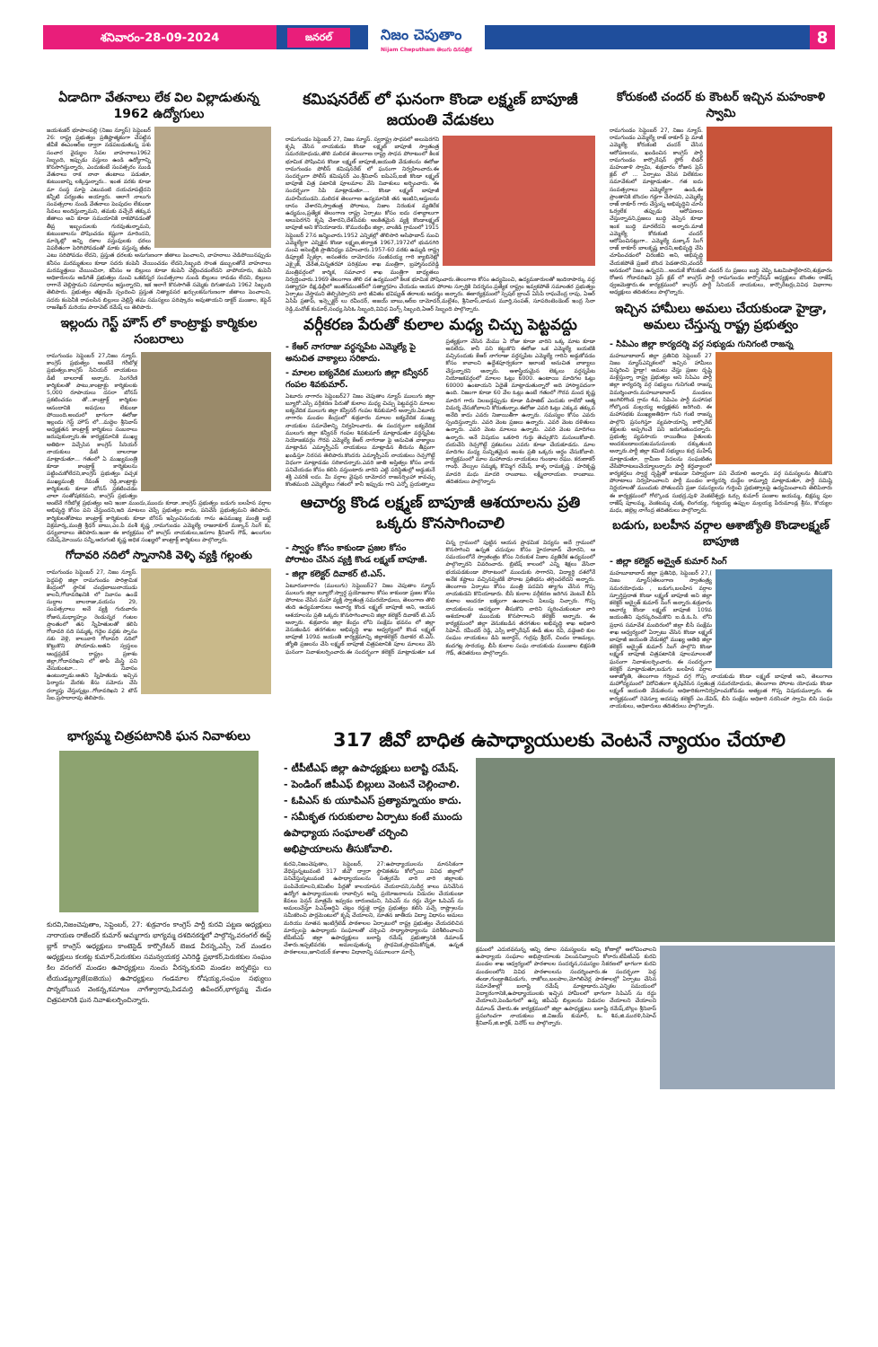శనివారం-28-09-2024
జనరల్
నిజం చెపుతాం
Nijam Cheputham తెలుగు దినపత్రిక
8
ఏడాదిగా వేతనాలు లేక విల విల్లాడుతున్న 1962 ఉద్యోగులు
జయశంకర్ భూపాలపల్లి (నిజం న్యూస్) సెప్టెంబర్ 26: రాష్ట్ర ప్రభుత్వం ప్రతిష్టాత్మకంగా చేపట్టిన జీవీకే ఈఎంఆర్ఐ ద్వారా నడపబడుతున్న పశు సంచార వైద్యుల సేవల వాహనాలు1962 సిబ్బంది, ఇప్పుడు వస్తులు ఉండి ఉద్యోగాన్ని కొనసాగిస్తున్నారు, ఎందుకంటే సంవత్సరం నుండి వేతనాలు రాక నానా తంటాలు పడుతూ, కుటుంబాన్ని లక్కిస్తున్నారు.. ఇంత వరకు కూడా మా సంస్థ మాపై ఎటువంటి దయచూపట్లేదని కన్నీటి పర్యంతం అయ్యారు. అలాగే నాలుగు సంవత్సరాల నుండి వేతనాలు పెంపుదల లేకుండా సేవలు అందిస్తున్నామని, తమకు వచ్చేదే తక్కువ జీతాలు అవి కూడా సమయానికి రాకపోవడంతో తీవ్ర ఇబ్బందులకు గురవుతున్నామని, కుటుంబాలను పోషించడం కష్టంగా మారిందని, మార్కెట్లో అన్ని రకాల వస్తువులకు ధరలు విపరీతంగా పెరిగిపోవడంతో మాకు వస్తున్న జీతం ఎటు సరిపోవడం లేదని, ప్రస్తుత ధరలకు అనుగుణంగా జీతాలు పెంచాలని, వాహనాలు చెడిపోయినప్పుడు కనీసం మరమ్మతులు కూడా సదరు కంపెనీ చేయించడం లేదని,సిబ్బంది సొంత డబ్బులతోనే వాహనాలు మరమ్మత్తులు చేయించినా, కనీసం ఆ బిల్లులు కూడా కంపెనీ చెల్లించడంలేదని వాపోయారు, కంపెనీ అధికారులను అడిగితే ప్రభుత్వం నుంచి ఒకటిన్నర సంవత్సరాల నుండి బిల్లులు రావడం లేదని, బిల్లులు రాగానే చెల్లిస్తామని సమాధానం ఇస్తున్నారని, ఇక ఇలాగే కొనసాగితే సమ్మెకు దిగుతామని 1962 సిబ్బంది తెలిపారు. ప్రభుత్వం తక్షణమే స్పందించి ప్రస్తుత నిత్యావసర ఖర్చులకనుగుణంగా జీతాలు పెంచాలని, సదరు కంపెనీకి రావలసిన బిల్లులు చెల్లిస్తే తమ సమస్యలు పరిష్కారం అవుతాయని డాక్టర్ మంజుల, కెప్టెన్ రాజశేఖర్ మరియు పారావెట్ రమేష్ లు తెలిపారు.
ఇల్లందు గెస్ట్ హౌస్ లో కాంట్రాక్టు కార్మికుల సంబరాలు
రామగుండం సెప్టెంబర్ 27,నిజం న్యూస్. కాంగ్రెస్ ప్రభుత్వం అంటేనే గరీబోళ్ల ప్రభుత్వం.కాంగ్రెస్ సీనియర్ నాయకులు డీటీ బాలరాజ్ అన్నారు. సింగరేణి కార్మికులతో పాటు,కాంట్రాక్టు కార్మికులకు 5,000 రూపాయలు దసరా బోనస్ ప్రకటించడం తో...కాంట్రాక్ట్ కార్మికుల ఆనందానికి అవధులు లేకుండా పోయింది.అందులో భాగంగా ఈరోజు ఇల్లందు గెస్ట్ హౌస్ లో...మద్దెల శ్రీనివాస్ అధ్యక్షతన కాంట్రాక్ట్ కార్మికులు సంబరాలు జరుపుకున్నారు.ఈ కార్యక్రమానికి ముఖ్య అతిథిగా విచ్చేసిన కాంగ్రెస్ సీనియర్ నాయకులు డీటీ బాలరాజు మాట్లాడుతూ... గతంలో ఏ ముఖ్యమంత్రి కూడా కాంట్రాక్ట్ కార్మికులను పట్టించుకోలేదని,కాంగ్రెస్ ప్రభుత్వం పచ్చక ముఖ్యమంత్రి రేవంత్ రెడ్డి,కాంట్రాక్టు కార్మికులకు కూడా బోనస్ ప్రకటించడం చాలా సంతోషకరమని, కాంగ్రెస్ ప్రభుత్వం అంటేనే గరీబోళ్ల ప్రభుత్వం అని ఇంకా ముందు,ముందు కూడా..కాంగ్రెస్ ప్రభుత్వం బడుగు బలహీన వర్గాల అభివృద్ధి కోసం పని చేస్తుందని,ఇది మాటలు చెప్పే ప్రభుత్వం కాదు, పనిచేసే ప్రభుత్వమని తెలిపారు. కార్మికులతోపాటు కాంట్రాక్ట్ కార్మికులకు కూడా బోనస్ ఇప్పించినందుకు గాను ఉపముఖ్య మంత్రి బట్టి విక్రమార్క,మంత్రి శ్రీధర్ బాబు,ఎం.పీ వంశీ కృష్ణ ,రామగుండం ఎమ్మెల్యే రాజఠాకూర్ మక్కాన్ సింగ్ కు, ధన్యవాదాలు తెలిపారు.ఇంకా ఈ కార్యక్రమం లో కాంగ్రెస్ నాయకులు,జనగాం శ్రీనివాస్ గౌడ్, ఉలంగుల రమేష్,మోయిను సన్నీ,ఆరుగంటి కృష్ణ అధిక సంఖ్యలో కాంట్రాక్ట్ కార్మికులు పాల్గొన్నారు.
గోదావరి నదిలో స్నానానికి వెళ్ళి వ్యక్తి గల్లంతు
రామగుండం సెప్టెంబర్ 27, నిజం న్యూస్. పెద్దపల్లి జిల్లా రామగుండం పారిశ్రామిక కేంద్రంలో స్థానిక చంద్రబాబునాయుడు కాలనీ,గోదావరిఖనికి లో నివాసం ఉండే సుద్దాల బాలరాజు,వయసు 29, సంవత్సరాలు అనే వ్యక్తి గురువారం రోజున,మధ్యాహ్నం రెండున్నర గంటల ప్రాంతంలో తన స్నేహితులతో కలిసి గోదావరి నది సమ్మక్క గద్దెల వద్దకు స్నానం నకు వెళ్లి, కాలువారి గోదావరి నదిలో కొట్టుకొని పోయాడు.అతని స్వస్థలం ఆంధ్రప్రదేశ్ రాష్ట్రం ప్రకాశం జిల్లా,గోదావరిఖని లో తాపీ మేస్త్రి పని చేసుకుంటూ... నివాసం ఉంటున్నాడు.అతని స్నేహితుడు ఇచ్చిన ఫిర్యాదు మేరకు కేసు నమోదు చేసి దర్యాప్తు చేస్తున్నట్లు..గోదావరిఖని 2 టౌన్ సీఐ.ప్రసాదారావు తెలిపారు.
కమిషనరేట్ లో ఘనంగా కొండా లక్ష్మణ్ బాపూజీ జయంతి వేడుకలు
రామగుండం సెప్టెంబర్ 27, నిజం న్యూస్. స్వరాష్ట్ర సాధనలో అలుపెరగని కృషి చేసిన నాయకుడు కొండా లక్ష్మణ్ బాపూజీ స్వాతంత్ర సమరయోధుడు,తొలి మలిదశ తెలంగాణ రాష్ట్ర సాధన పోరాటంలో కీలక భూమిక పోషించిన కొండా లక్ష్మణ్ బాపూజీ,జయంతి వేడుకలను ఈరోజు రామగుండం పోలీస్ కమిషనరేట్ లో ఘనంగా నిర్వహించారు.ఈ సందర్భంగా పోలీస్ కమిషనర్ ఎం.శ్రీనివాస్ ఐపిఎస్,ఐజీ కొండా లక్ష్మణ్ బాపూజీ చిత్ర పటానికి పూలమాల వేసి నివాళులు అర్పించారు. ఈ సందర్భంగా సిపి మాట్లాడుతూ.... కొండా లక్ష్మణ్ బాపూజీ మహనీయుడని..మలిదశ తెలంగాణ ఉద్యమానికి తన ఇంటిని,ఆస్తులను దానం చేశారని,స్వాతంత్ర పోరాటం, నిజాం నిరంకుశ వ్యతిరేక ఉద్యమం,ప్రత్యేక తెలంగాణ రాష్ట్ర ఏర్పాటు కోసం ఐదు దశాబ్దాలుగా అలుపెరగని కృషి చేశారని,దేశసేవకు అంకితమైన వ్యక్తి కొండాలక్ష్మణ్ బాపూజీ అని కొనియాడారు. కొమురంభీం జిల్లా, వాంకిడి గ్రామంలో 1915 సెప్టెంబర్ 27న జన్మించారు.1952 ఎన్నికల్లో తొలిసారి ఆసిఫాబాద్ నుంచి ఎమ్మెల్యేగా ఎన్నికైన కొండా లక్ష్మణ,తర్వాత 1967,1972లో భువనగిరి నుంచి అసెంబ్లీకి ప్రాతినిధ్యం వహించారు.1957-60 వరకు ఉమ్మడి రాష్ట్ర డిప్యూటీ స్పీకర్గా, అనంతరం దామోదరం సంజీవయ్య గారి క్యాబినెట్లో ఎక్సైజ్, చేనేత,చిన్నతరహా పరిశ్రమల శాఖ మంత్రిగా, బ్రహ్మానందరెడ్డి మంత్రివర్గంలో కార్మిక, సమాచార శాఖ మంత్రిగా బాధ్యతలు నిర్వర్తించారు.1969 తెలంగాణ తొలి దశ ఉద్యమంలో కీలక భూమిక పోషించారు.తెలంగాణ కోసం ఉద్యమించి, ఉద్యమకారులతో ఇందిరాపార్కు వద్ద సత్యాగ్రహ దీక్ష,ఢిల్లీలో జంతర్‌మంతర్‌లో సత్యాగ్రహం చేయడం ఆయన పోరాట స్ఫూర్తికి నిదర్శనం.ప్రత్యేక రాష్ట్రం ఇవ్వకపోతే సమాంతర ప్రభుత్వం ఏర్పాటు చేస్తామని తెల్పిరెప్పారని వారి జీవితం భవిష్యత్ తరాలకు ఆదర్శం అన్నారు. ఈకార్యక్రమంలో స్పెషల్ బ్రాంచ్ ఏసీపీ రాఘవేంద్ర రావు, ఏఆర్ ఏసీపీ ప్రతాప్, ఇన్స్పెక్టర్ లు రవీందర్, అజయ్ బాబు,ఆర్ఐ దామోదర్,మల్లేశం, శ్రీనివాస్,వామన మూర్తి,సంపత్, సూపరింటెండెంట్ ఇంద్ర సేనా రెడ్డి,మనోజ్ కుమార్,సంధ్య,సిసిఓ సిబ్బంది,వివిధ వింగ్స్ సిబ్బంది,ఏఆర్ సిబ్బంది పాల్గొన్నారు.
వర్గీకరణ పేరుతో కులాల మధ్య చిచ్చు పెట్టవద్దు
- కేఆర్ నాగరాజు వర్ధన్నపేట ఎమ్మెల్యే పై అనుచిత వాక్యాలు సరికాదు.
- మాలల ఐక్యవేదిక ములుగు జిల్లా కన్వీనర్ గంపల శివకుమార్.
ఏటూరు నాగారం సెప్టెంబర్27 నిజం చెపుతాం న్యూస్ ములుగు జిల్లా బ్యూరో:ఎస్సీ వర్గీకరణ పేరుతో కులాల మధ్య చిచ్చు పెట్టవద్దని మాలల ఐక్యవేదిక ములుగు జిల్లా కన్వీనర్ గంపల శివకుమార్ అన్నారు.ఏటూరు నాగారం మండల కేంద్రంలో శుక్రవారం మాలల ఐక్యవేదిక ముఖ్య నాయకుల సమావేశాన్ని నిర్వహించారు. ఈ సందర్భంగా ఐక్యవేదిక ములుగు జిల్లా కన్వీనర్ గంపల శివకుమార్ మాట్లాడుతూ వర్ధన్నపేట నియోజకవర్గం గౌరవ ఎమ్మెల్యే కేఆర్ నాగరాజు పై అనుచిత వాక్యాలు మాట్లాడిన ఎమ్మార్పీఎస్ నాయకులు మాట్లాడిన తీరును తీవ్రంగా ఖండిస్తూ నిరసన తెలిపారు.కొందరు ఎమ్మార్పీఎస్ నాయకులు రెచ్చగొట్టే విధంగా మాట్లాడడం సరికాదన్నారు.ఎవరి జాతి అస్తిత్వం కోసం వారు పనిచేయడం కోసం కలిసి వస్తుంటారు వారిని ఎట్టి పరిస్థితుల్లో అడ్డుకునే శక్తి ఎవరికీ లదు. మీ వర్గాల వైపున దామోదర రాజనర్సింహా కావచ్చు కొంతమంది ఎమ్మెల్యేలు గతంలో కానీ ఇప్పుడు గాని ఎన్నో ప్రయత్నాలు ప్రత్యక్షంగా చేసిన మేము ఏ రోజు కూడా వారిని ఒక్క మాట కూడా అనలేదు. కానీ పని కట్టుకొని ఈరోజు ఒక ఎమ్మెల్యే బయటికి వచ్చినందుకు కేఆర్ నాగరాజు వర్ధన్నపేట ఎమ్మెల్యే గారిని అడ్డుకోవడం కోసం కావాలని ఉద్దేశపూర్వకంగా ఇలాంటి అనుచిత వాక్యాలు చేస్తున్నారని అన్నారు. ఆశాస్త్రీయమైన లెక్కలు వర్ధన్నపేట నియోజకవర్గంలో మాలల ఓట్లు 6000. ఉంటాయి మాదిగల ఓట్లు 60000 ఉంటాయని ఏదైతే మాట్లాడుతున్నారో అది హాస్యాపదంగా ఉంది. నిజంగా కూడా 60 వేల ఓట్లు ఉంటే గతంలో గౌరవ మంద కృష్ణ మాదిగ గారు నిలబడ్డప్పుడు కూడా డిపాజిట్ ఎందుకు రాలేదో ఆత్మ విమర్శ చేసుకోవాలని కోరుతున్నాం.ఈరోజు ఎవరి ఓట్లు ఎక్కువ తక్కువ అనేది కాదు ఎవరు నిజాయితీగా ఉన్నారు. సమస్యల కోసం ఎవరు స్పందిస్తున్నారు. ఎవరి వెంట ప్రజలు ఉన్నారు. ఎవరి వెంట దళితులు ఉన్నారు. ఎవరి వెంట మాలలు ఉన్నారు. ఎవరి వెంట మాదిగలు ఉన్నారు. అనే విషయం ఒకసారి గుర్తు తెచ్చుకొని మసులుకోవాలి. దయచేసి రెచ్చగొట్టే ప్రకటనలు ఎవరు కూడా చేయకూడదు. మాల మాదిగల మధ్య సున్నితమైన అంశం ప్రతి ఒక్కరు అర్థం చేసుకోవాలి. కార్యక్రమంలో మాల మహానాడు నాయకులు గుండాల రఘు. కరుణాకర్ గాంధీ. వేల్పుల సమ్మక్క కొమ్మిగ రమేష్. కాళ్ళ రామకృష్ణ . హరికృష్ణ మాదరి మధు మాదరి రాంబాబు. లక్ష్మీనారాయణ. రాంబాబు. తదితరులు పాల్గొన్నారు
ఆచార్య కొండ లక్ష్మణ్ బాపూజీ ఆశయాలను ప్రతి ఒక్కరు కొనసాగించాలి
- స్వార్థం కోసం కాకుండా ప్రజల కోసం పోరాటం చేసిన వ్యక్తి కొండ లక్ష్మణ్ బాపూజీ.
- జిల్లా కలెక్టర్ దివాకర్ టి.ఎస్.
ఏటూరునాగారం (ములుగు) సెప్టెంబర్27 నిజం చెపుతాం న్యూస్ ములుగు జిల్లా బ్యూరో:స్వార్థ ప్రయోజనాల కోసం కాకుండా ప్రజల కోసం పోరాటం చేసిన మహా వ్యక్తి స్వాతంత్ర సమరయోధులు, తెలంగాణ తొలి తుది ఉద్యమకారులు ఆచార్య కొండ లక్ష్మణ్ బాపూజీ అని, ఆయన ఆశయాలను ప్రతి ఒక్కరు కొనసాగించాలని జిల్లా కలెక్టర్ దివాకర్ టి.ఎస్ అన్నారు. శుక్రవారం జిల్లా కేంద్రం లోని సంక్షేమ భవనం లో జిల్లా వెనుకబడిన తరగతుల అభివృద్ధి శాఖ ఆధ్వర్యంలో కొండ లక్ష్మణ్ బాపూజీ 109వ జయంతి కార్యక్రమాన్ని జిల్లాకలెక్టర్ దివాకర టి.ఎస్. జ్యోతి ప్రజలను చేసి లక్ష్మణ్ బాపూజీ చిత్రపటానికి పూల మాలలు వేసి ఘనంగా నివాళులర్పించారు.ఈ సందర్భంగా కలెక్టర్ మాట్లాడుతూ ఒక చిన్న గ్రామంలో పుట్టిన ఆయన ప్రాథమిక విద్యను అదే గ్రామంలో కొనసాగించి ఉన్నత చదువుల కోసం హైదరాబాద్ చేరారని, ఆ సమయంలోనే స్వాతంత్రం కోసం నిరంకుశ నిజాం వ్యతిరేక ఉద్యమంలో పాల్గొన్నారని వివరించారు. బ్రిటిష్ కాలంలో ఎన్ని శిక్షలు వేసినా భయపడకుండా పోరాటంలో ముందుకు సాగారని, విద్యార్థి దశలోనే అనేక కష్టాలు వచ్చినప్పటికీ పోరాట ప్రతిభను తగ్గించలేదని అన్నారు. తెలంగాణ ఏర్పాటు కోసం మంత్రి పదవిని త్యాగం చేసిన గొప్ప నాయకుడని కొనియాడారు. బీసీ కులాల వర్గీకరణ జరిగిన వెంటనే బీసీ కులాల అందరూ ఐక్యంగా ఉండాలని పిలుపు నిచ్చారు. గొప్ప నాయకులను ఆదర్శంగా తీసుకొని వారిని స్మరించుకుంటూ వారి ఆశయాలతో ముందుకు కొనసాగాలని కలెక్టర్ అన్నారు. ఈ కార్యక్రమంలో జిల్లా వెనుకబడిన తరగతుల అభివృద్ధి శాఖ అధికారి సిహెచ్. రవీందర్ రెడ్డి, ఎస్సీ కార్పొరేషన్ ఈడీ తుల రవి, వడ్డెఅలి కుల సంఘం నాయకులు డిపి జనార్ధన్, గుర్రపు శ్రీధర్, చిందం రాజమల్లు, కందగట్ల సారయ్య, బీసీ కులాల సంఘ నాయకుడు ముంజాల భిక్షపతి గౌడ్, తదితరులు పాల్గొన్నారు.
కోరుకంటి చందర్ కు కౌంటర్ ఇచ్చిన మహంకాళి స్వామి
రామగుండం సెప్టెంబర్ 27, నిజం న్యూస్. రామగుండం ఎమ్మెల్యే రాజ్ ఠాకూర్ పై మాజీ ఎమ్మెల్యే కోరుకంటి చందర్ చేసిన ఆరోపణలను, ఖండించిన కాంగ్రెస్ పార్టీ రామగుండం కార్పొరేషన్ ఫ్లోర్ లీడర్ మహంకాళి స్వామి, శుక్రవారం రోజున ప్రెస్ క్లబ్ లో ... ఏర్పాటు చేసిన విలేకరుల సమావేశంలో మాట్లాడుతూ.. గత ఐదు సంవత్సరాలు ఎమ్మెల్యేగా ఉండి,ఈ ప్రాంతానికి బొందల గడ్డగా చేసావని, ఎమ్మెల్యే రాజ్ ఠాకూర్ గారు చేస్తున్న అభివృద్ధిని చూసి ఓర్వలేక తప్పుడు ఆరోపణలు చేస్తున్నావని,ప్రజలు బుద్ధి చెప్పిన కూడా ఇంక బుద్ధి మారలేదని అన్నారు.మాజీ ఎమ్మెల్యే కోరుకంటి చందర్ ఆరోపించినట్లుగా.. ఎమ్మెల్యే మక్కాన్ సింగ్ రాజ్ ఠాకూర్ బాలకృష్ణ కాదని,అభివృద్ధి చేసి చూపించడంలో చిరంజీవి అని, అభివృద్ధి చేయకపోతే ప్రజలే బొంద పెడతారని,చందర్ అనడంలో నిజం ఉన్నదని...అందుకే కోరుకంటి చందర్ ను ప్రజలు బుద్ధి చెప్పి ఓటమిపాల్జేసారని,శుక్రవారం రోజున గోదావరిఖని ప్రెస్ క్లబ్ లో కాంగ్రెస్ పార్టీ రామగుండం కార్పొరేషన్ అధ్యక్షులు బొంతల రాజేష్ ధ్వజమెత్తారు.ఈ కార్యక్రమంలో కాంగ్రెస్ పార్టీ సీనియర్ నాయకులు, కార్పొరేటర్లు,వివిధ విభాగాల అధ్యక్షులు తదితరులు పాల్గొన్నారు.
ఇచ్చిన హామీలు అమలు చేయకుండా హైడ్రా, అమలు చేస్తున్న రాష్ట్ర ప్రభుత్వం
- సిపిఎం జిల్లా కార్యదర్శి వర్గ సభ్యుడు గునిగంటి రాజన్న
మహబూబాబాద్ జిల్లా ప్రతినిధి సెప్టెంబర్ 27 నిజం న్యూస్ఎన్నికలలో ఇచ్చిన హామీలు విస్మరించి హైడ్రా! అమలు చేస్తు ప్రజల దృష్టి మళ్లిస్తున్నా రాష్ట్ర ప్రభుత్వం అని సిపిఎం పార్టీ జిల్లా కార్యదర్శి వర్గ సభ్యులు గునిగంటి రాజన్న విమర్శించారు.మహబూబాబాద్ మండలం జంగిలిగొండ గ్రామ 4వ, సిపిఎం పార్టీ మహాసభ గోల్కొండ మల్లయ్య అధ్యక్షతన జరిగింది. ఈ మహాసభకు ముఖ్యఅతిథిగా గుని గంటి రాజన్న పాల్గొని ప్రసంగిస్తూ వ్యవసాయాన్ని కార్పొరేట్ శక్తులకు అప్పగించే పని జరుగుతుందన్నారు. ప్రభుత్వ వ్యవసాయ రాయితీలు రైతులకు అందకుండాబయటమనుసులకు దక్కుతుంది అన్నారు.పార్టీ జిల్లా కమిటీ సభ్యులు కుర్ర మహేష్ మాట్లాడుతూ, గ్రామీణ పేదలను సంఘటితం చేసేపోరాటలుచేయ్యాలన్నారు పార్టీ కర్తవ్యాలలో కార్యకర్తలు స్వార్థ దృష్టితో కాకుండా నిస్వార్థంగా పని చేయాలి అన్నారు. వర్గ సమస్యలను తీసుకొని పోరాటాలు నిర్వహించాలని పార్టీ మండల కార్యదర్శి దుడ్డేల రామ్మూర్తి మాట్లాడుతూ, పార్టీ సమిష్టి నిర్ణయాలతో ముందుకు పోతుందని ప్రజా సమస్యలను గుర్తించి ప్రభుత్వాలపై ఉద్యమించాలని తెలిపినారు ఈ కార్యక్రమంలో గోల్కొండ సుభద్ర,పుళి వెంకటేశ్వర్లు ఓర్సు కుమార్ పంజాల జయమ్మ, బిక్షమ్మ పుల రాజేష్ పూలమ్మ, వెంకటమ్మ చుక్క లింగయ్య, గుట్టయ్య ఉప్పుల మల్లయ్య పేరుమాండ్ల శ్రీను, కొయ్యల మధు, జిల్లెల్ల నాగేంద్ర తదితరులు పాల్గొన్నారు.
బడుగు, బలహీన వర్గాల ఆశాజ్యోతి కొండాలక్ష్మణ్ బాపూజి
- జిల్లా కలెక్టర్ అద్వైత్ కుమార్ సింగ్
మహబూబాబాద్ జిల్లా ప్రతినిధి, సెప్టెంబర్ 27,( నిజం న్యూస్)తెలంగాణ స్వాతంత్ర్య సమరయోధుడు , బడుగు,బలహీన వర్గాల స్ఫూర్తిప్రదాత కొండా లక్ష్మణ్ బాపూజీ అని జిల్లా కలెక్టర్ అద్వైత్ కుమార్ సింగ్ అన్నారు.శుక్రవారం ఆచార్య కొండా లక్ష్మణ్ బాపూజీ 109వ జయంతిని పురస్కరించుకొని ఐ.డి.ఓ.సి. లోని ప్రధాన సమావేశ మందిరంలో జిల్లా బీసీ సంక్షేమ శాఖ ఆధ్వర్యంలో ఏర్పాటు చేసిన కొండా లక్ష్మణ్ బాపూజీ జయంతి వేడుకల్లో ముఖ్య అతిథి జిల్లా కలెక్టర్ అద్వైత్ కుమార్ సింగ్ పాల్గొని కొండా లక్ష్మణ్ బాపూజీ చిత్రపటానికి పూలమాలలతో ఘనంగా నివాళులర్పించారు. ఈ సందర్భంగా కలెక్టర్ మాట్లాడుతూ,బడుగు బలహీన వర్గాల ఆశాజ్యోతి, తెలంగాణ గర్వించ దగ్గ గొప్ప నాయకుడు కొండా లక్ష్మణ్ బాపూజీ అని, తెలంగాణ మహోద్యమంలో విరోచితంగా కృషిచేసిన స్వతంత్ర సమరయోధుడు, తెలంగాణ పోరాట యోధుడు కొండా లక్ష్మణ్ జయంతి వేడుకలను అధికారికంగానిర్వహించుకోవడం అత్యంత గొప్ప విషయమన్నారు. ఈ కార్యక్రమంలో రెవెన్యూ అదనపు కలెక్టర్ ఎం.డేవిడ్, బీసి సంక్షేమ అధికారి నరసింహా స్వామి బిసి సంఘ నాయకులు, అధికారులు తదితరులు పాల్గొన్నారు.
భాగ్యమ్మ చిత్రపటానికి ఘన నివాళులు
కురవి,నిజంచెపుతాం, సెప్టెంబర్, 27: శుక్రవారం కాంగ్రెస్ పార్టీ కురవి పట్టణ అధ్యక్షులు నారాయణ రాజేందర్ కుమార్ అమ్మగారు భాగ్యమ్మ దశదినకర్మలో పాల్గొన్న,వరంగల్ ఈస్ట్ బ్లాక్ కాంగ్రెస్ అధ్యక్షులు కాంటెస్టెడ్ కార్పొరేటర్ బెజడ వీరన్న,ఎస్సీ సెల్ మండల అధ్యక్షులు కలకట్ల కుమార్,పెరుకకుల సమన్వయకర్త ఎనిరెడ్డి ప్రభాకర్,పెరుకకుల సంఘం కిల వరంగల్ మండల ఉపాధ్యక్షులు నుంచు వీరన్న,కురవి మండల జర్నలిస్టు లు టీయుడబ్ల్యూజే(ఐజెయు) ఉపాధ్యక్షులు గండమాల రోషయ్య,సంఘం సభ్యులు పొన్నబోయిన వెంకన్న,కమాటం నాగేశ్వారావు,పిడమర్తి ఉపేందర్,భాగ్యమ్మ మేడం చిత్రపటానికి ఘన నివాళులర్పించిన్నారు.
317 జీవో బాధిత ఉపాధ్యాయులకు వెంటనే న్యాయం చేయాలి
- టీపీటీఎఫ్ జిల్లా ఉపాధ్యక్షులు బలాష్టి రమేష్.
- పెండింగ్ జిపీఎఫ్ బిల్లులు వెంటనే చెల్లించాలి.
- ఓపిఎస్ కు యూపిఎస్ ప్రత్యామ్నాయం కాదు.
- సమీకృత గురుకులాల ఏర్పాటు కంటే ముందు ఉపాధ్యాయ సంఘాలతో చర్చించి అభిప్రాయాలను తీసుకోవాలి.
కురవి,నిజంచెపుతాం, సెప్టెంబర్, 27:ఉపాధ్యాయులను మానసికంగా వేధిస్తున్నటువంటి 317 జీవో ద్వారా స్థానికతను కోల్పోయి వివిధ జిల్లాలో పనిచేస్తున్నటువంటి ఉపాధ్యాయులను సత్వరమే వారి వారి జిల్లాలకు పంపివేయాలని,కమిటీల పేర్లతో కాలయాపన చేయరాదని,సుదీర్ఘ కాలం పనిచేసిన ఉద్యోగ ఉపాధ్యాయులకు రావాల్సిన అన్ని ప్రయోజనాలను విడుదల చేయకుండా కేవలం పెన్షన్ మాత్రమే ఇవ్వడం దారుణమని, సిపిఎస్ ను రద్దు చేస్తూ ఓపిఎస్ ను అమలుచేస్తూ పిఎఫ్ఆర్డిఏ చట్టం రద్దుకై రాష్ట్ర ప్రభుత్వం కలిసి వచ్చే రాష్ట్రాలను సమీకరించి పార్లమెంటులో కృషి చేయాలని, నూతన జాతీయ విద్యా విధానం అమలు మరియు నూతన ఇంటిగ్రేటెడ్ పాఠశాలల ఏర్పాటులో రాష్ట్ర ప్రభుత్వం చేయదలిచిన మార్పులపై ఉపాధ్యాయ సంఘాలతో చర్చించి సాధ్యాసాధ్యాలను పరిశీలించాలని టీపీటీఎఫ్ జిల్లా ఉపాధ్యక్షులు బలాష్టి రమేష్ ప్రభుత్వానికి డిమాండ్ చేశారు.ఇప్పటివరకు అమలవుతున్న ప్రాథమిక,ప్రాథమికోన్నత, ఉన్నత పాఠశాలలు,జూనియర్ కళాశాల విధానాన్ని సమూలంగా మార్చే
క్రమంలో ఎదురవనున్న అన్ని రకాల సమస్యలను అన్ని కోణాల్లో ఆలోచించాలని ఉపాధ్యాయ సంఘాల అభిప్రాయాలకు విలువనివ్వాలని కోరారు.టీపీటీఎఫ్ కురవి మండల శాఖ ఆధ్వర్యంలో పాఠశాలల సందర్శన,సమస్యల సేకరణలో భాగంగా కురవి మండలంలోని వివిధ పాఠశాలలను సందర్శించారు.ఈ సందర్భంగా పెద్ద తండా,గుండ్రాతిమడుగు, రాజోలు,బలపాల,మోగిలిచెర్ల పాఠశాలల్లో ఏర్పాటు చేసిన సమావేశాల్లో బలాష్టి రమేష్ మాట్లాడారు.ఎన్నికల సమయంలో విద్యారంగానికి,ఉపాధ్యాయులకు ఇచ్చిన హామీలలో భాగంగా సిపిఎస్ ను రద్దు చేయాలని,పెండింగులో ఉన్న జిపీఎఫ్ బిల్లులను విడుదల చేయాలని చేయాలని డిమాండ్ చేశారు.ఈ కార్యక్రమంలో జిల్లా ఉపాధ్యక్షులు బలాష్టి రమేష్,బొల్లం శ్రీనివాస్ ప్రసంగించగా నాయకులు జి.విజయ్ కుమార్, ఓ. శివ,జి.మురళి,సిహెచ్ శ్రీనివాస్,జి.కార్తిక్, వినోద్ లు పాల్గొన్నారు.